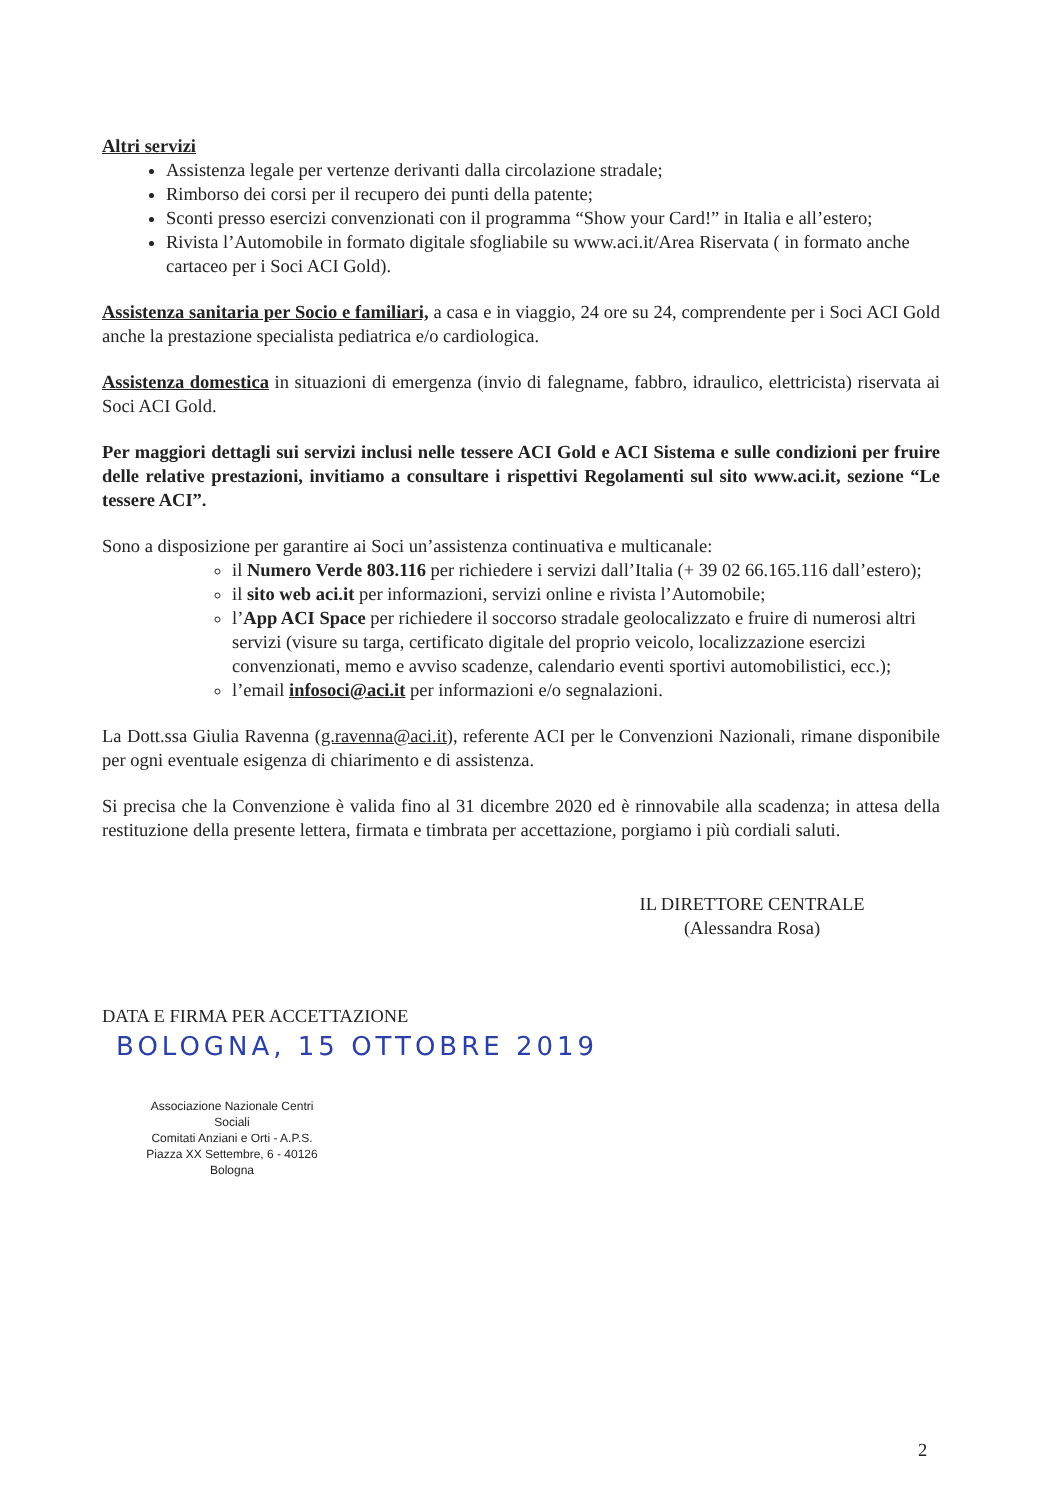Altri servizi
Assistenza legale per vertenze derivanti dalla circolazione stradale;
Rimborso dei corsi per il recupero dei punti della patente;
Sconti presso esercizi convenzionati con il programma “Show your Card!” in Italia e all’estero;
Rivista l’Automobile in formato digitale sfogliabile su www.aci.it/Area Riservata ( in formato anche cartaceo per i Soci ACI Gold).
Assistenza sanitaria per Socio e familiari, a casa e in viaggio, 24 ore su 24, comprendente per i Soci ACI Gold anche la prestazione specialista pediatrica e/o cardiologica.
Assistenza domestica in situazioni di emergenza (invio di falegname, fabbro, idraulico, elettricista) riservata ai Soci ACI Gold.
Per maggiori dettagli sui servizi inclusi nelle tessere ACI Gold e ACI Sistema e sulle condizioni per fruire delle relative prestazioni, invitiamo a consultare i rispettivi Regolamenti sul sito www.aci.it, sezione “Le tessere ACI”.
Sono a disposizione per garantire ai Soci un’assistenza continuativa e multicanale:
il Numero Verde 803.116 per richiedere i servizi dall’Italia (+ 39 02 66.165.116 dall’estero);
il sito web aci.it per informazioni, servizi online e rivista l’Automobile;
l’App ACI Space per richiedere il soccorso stradale geolocalizzato e fruire di numerosi altri servizi (visure su targa, certificato digitale del proprio veicolo, localizzazione esercizi convenzionati, memo e avviso scadenze, calendario eventi sportivi automobilistici, ecc.);
l’email infosoci@aci.it per informazioni e/o segnalazioni.
La Dott.ssa Giulia Ravenna (g.ravenna@aci.it), referente ACI per le Convenzioni Nazionali, rimane disponibile per ogni eventuale esigenza di chiarimento e di assistenza.
Si precisa che la Convenzione è valida fino al 31 dicembre 2020 ed è rinnovabile alla scadenza; in attesa della restituzione della presente lettera, firmata e timbrata per accettazione, porgiamo i più cordiali saluti.
IL DIRETTORE CENTRALE
(Alessandra Rosa)
DATA E FIRMA PER ACCETTAZIONE
BOLOGNA, 15 OTTOBRE 2019
Associazione Nazionale Centri Sociali
Comitati Anziani e Orti - A.P.S.
Piazza XX Settembre, 6 - 40126 Bologna
2